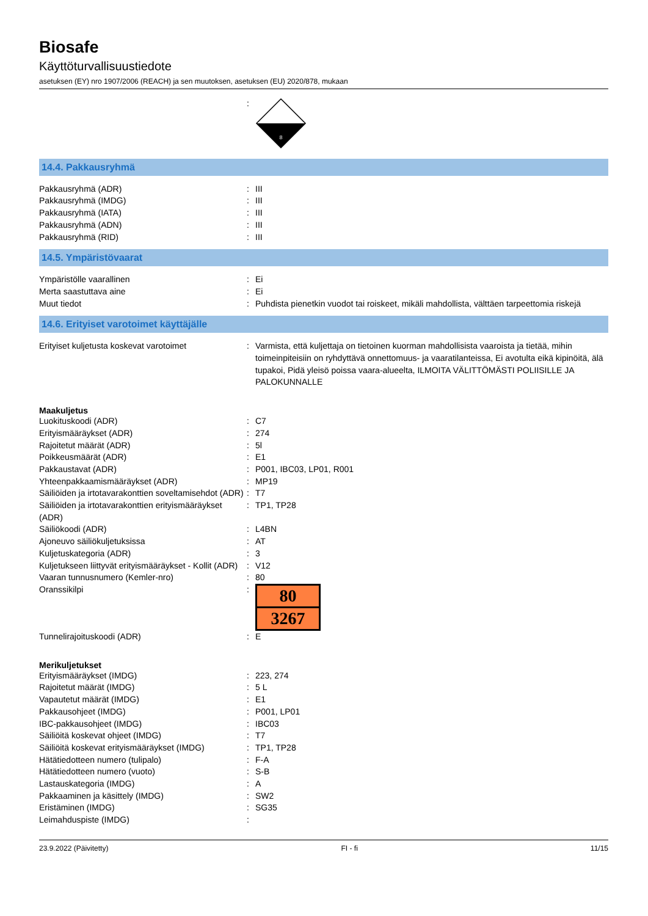Biosafe
Käyttöturvallisuustiedote
asetuksen (EY) nro 1907/2006 (REACH) ja sen muutoksen, asetuksen (EU) 2020/878, mukaan
:
8
14.4. Pakkausryhmä
Pakkausryhmä (ADR) : III
Pakkausryhmä (IMDG) : III
Pakkausryhmä (IATA) : III
Pakkausryhmä (ADN) : III
Pakkausryhmä (RID) : III
14.5. Ympäristövaarat
Ympäristölle vaarallinen : Ei
Merta saastuttava aine : Ei
Muut tiedot : Puhdista pienetkin vuodot tai roiskeet, mikäli mahdollista, välttäen tarpeettomia riskejä
14.6. Erityiset varotoimet käyttäjälle
Erityiset kuljetusta koskevat varotoimet : Varmista, että kuljettaja on tietoinen kuorman mahdollisista vaaroista ja tietää, mihin toimeinpiteisiin on ryhdyttävä onnettomuus- ja vaaratilanteissa, Ei avotulta eikä kipinöitä, älä tupakoi, Pidä yleisö poissa vaara-alueelta, ILMOITA VÄLITTÖMÄSTI POLIISILLE JA PALOKUNNALLE
Maakuljetus
Luokituskoodi (ADR) : C7
Erityismääräykset (ADR) : 274
Rajoitetut määrät (ADR) : 5l
Poikkeusmäärät (ADR) : E1
Pakkaustavat (ADR) : P001, IBC03, LP01, R001
Yhteenpakkaamismääräykset (ADR) : MP19
Säiliöiden ja irtotavarakonttien soveltamisehdot (ADR)
: T7
Säiliöiden ja irtotavarakonttien erityismääräykset (ADR)
: TP1, TP28
Säiliökoodi (ADR) : L4BN
Ajoneuvo säiliökuljetuksissa : AT
Kuljetuskategoria (ADR) : 3
Kuljetukseen liittyvät erityismääräykset - Kollit (ADR)
: V12
Vaaran tunnusnumero (Kemler-nro) : 80
Oranssikilpi :
80
3267
Tunnelirajoituskoodi (ADR) : E
Merikuljetukset
Erityismääräykset (IMDG) : 223, 274
Rajoitetut määrät (IMDG) : 5 L
Vapautetut määrät (IMDG) : E1
Pakkausohjeet (IMDG) : P001, LP01
IBC-pakkausohjeet (IMDG) : IBC03
Säiliöitä koskevat ohjeet (IMDG) : T7
Säiliöitä koskevat erityismääräykset (IMDG)
: TP1, TP28
Hätätiedotteen numero (tulipalo) : F-A
Hätätiedotteen numero (vuoto) : S-B
Lastauskategoria (IMDG) : A
Pakkaaminen ja käsittely (IMDG) : SW2
Eristäminen (IMDG) : SG35
Leimahduspiste (IMDG) :
23.9.2022 (Päivitetty) FI - fi 11/15